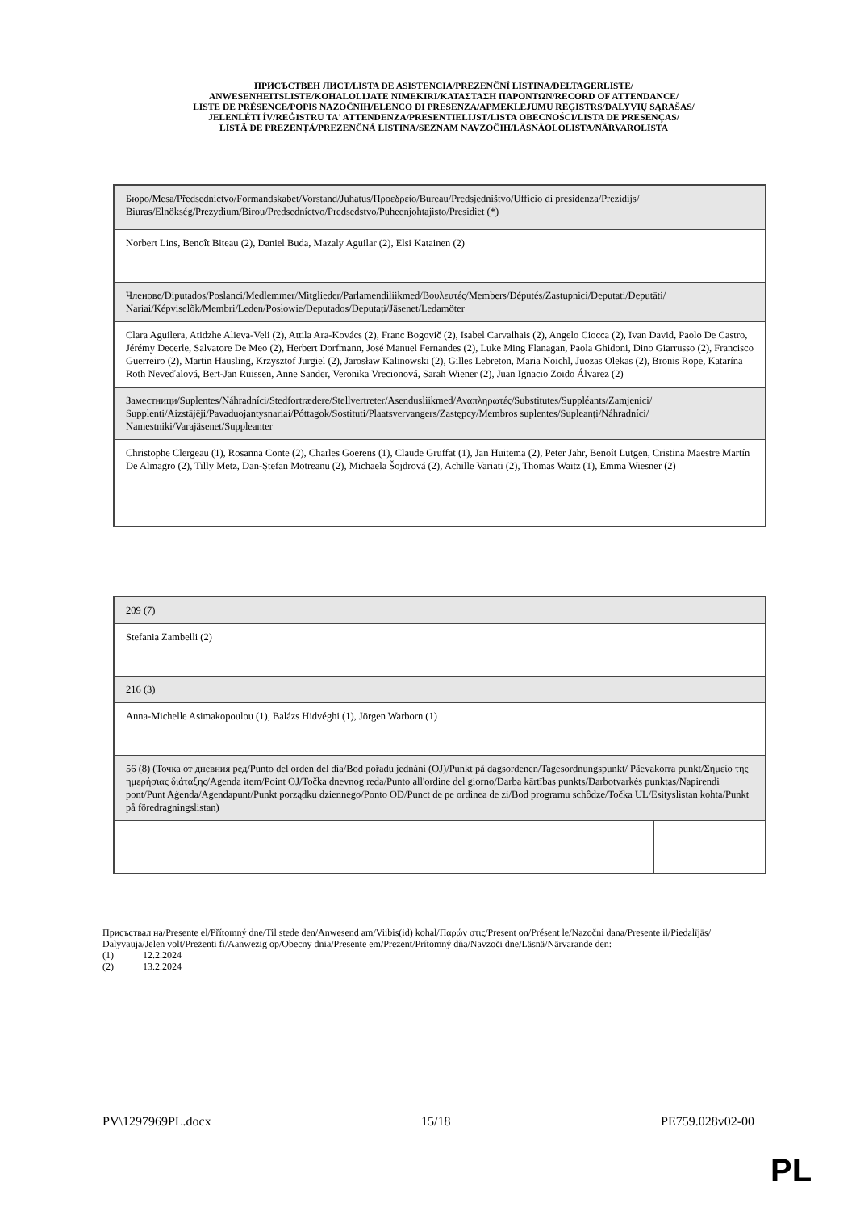ПРИСЪСТВЕН ЛИСТ/LISTA DE ASISTENCIA/PREZENČNÍ LISTINA/DELTAGERLISTE/
ANWESENHEITSLISTE/KOHALOLIJATE NIMEKIRI/ΚΑΤΑΣΤΑΣΗ ΠΑΡΟΝΤΩΝ/RECORD OF ATTENDANCE/
LISTE DE PRÉSENCE/POPIS NAZOČNIH/ELENCO DI PRESENZA/APMEKLĒJUMU REĢISTRS/DALYVIŲ SĄRAŠAS/
JELENLÉTI ÍV/REĠISTRU TA' ATTENDENZA/PRESENTIELIJST/LISTA OBECNOŚCI/LISTA DE PRESENÇAS/
LISTĂ DE PREZENȚĂ/PREZENČNÁ LISTINA/SEZNAM NAVZOČIH/LÄSNÄOLOLISTA/NÄRVAROLISTA
| Бюро/Mesa/Předsednictvo/Formandskabet/Vorstand/Juhatus/Προεδρείο/Bureau/Predsjedništvo/Ufficio di presidenza/Prezidijs/ Biuras/Elnökség/Prezydium/Birou/Predsedníctvo/Predsedstvo/Puheenjohtajisto/Presidiet (*) |
| Norbert Lins, Benoît Biteau (2), Daniel Buda, Mazaly Aguilar (2), Elsi Katainen (2) |
| Членове/Diputados/Poslanci/Medlemmer/Mitglieder/Parlamendiliikmed/Βουλευτές/Members/Députés/Zastupnici/Deputati/Deputāti/ Nariai/Képviselõk/Membri/Leden/Posłowie/Deputados/Deputați/Jäsenet/Ledamöter |
| Clara Aguilera, Atidzhe Alieva-Veli (2), Attila Ara-Kovács (2), Franc Bogovič (2), Isabel Carvalhais (2), Angelo Ciocca (2), Ivan David, Paolo De Castro, Jérémy Decerle, Salvatore De Meo (2), Herbert Dorfmann, José Manuel Fernandes (2), Luke Ming Flanagan, Paola Ghidoni, Dino Giarrusso (2), Francisco Guerreiro (2), Martin Häusling, Krzysztof Jurgiel (2), Jarosław Kalinowski (2), Gilles Lebreton, Maria Noichl, Juozas Olekas (2), Bronis Ropė, Katarína Roth Neveďalová, Bert-Jan Ruissen, Anne Sander, Veronika Vrecionová, Sarah Wiener (2), Juan Ignacio Zoido Álvarez (2) |
| Заместници/Suplentes/Náhradníci/Stedfortrædere/Stellvertreter/Asendusliikmed/Αναπληρωτές/Substitutes/Suppléants/Zamjenici/ Supplenti/Aizstājēji/Pavaduojantysnariai/Póttagok/Sostituti/Plaatsvervangers/Zastępcy/Membros suplentes/Supleanți/Náhradníci/ Namestniki/Varajäsenet/Suppleanter |
| Christophe Clergeau (1), Rosanna Conte (2), Charles Goerens (1), Claude Gruffat (1), Jan Huitema (2), Peter Jahr, Benoît Lutgen, Cristina Maestre Martín De Almagro (2), Tilly Metz, Dan-Ştefan Motreanu (2), Michaela Šojdrová (2), Achille Variati (2), Thomas Waitz (1), Emma Wiesner (2) |
| 209 (7) | |
| Stefania Zambelli (2) | |
| 216 (3) | |
| Anna-Michelle Asimakopoulou (1), Balázs Hidvéghi (1), Jörgen Warborn (1) | |
| 56 (8) (Точка от дневния ред/Punto del orden del día/Bod pořadu jednání (OJ)/Punkt på dagsordenen/Tagesordnungspunkt/ Päevakorra punkt/Σημείο της ημερήσιας διάταξης/Agenda item/Point OJ/Točka dnevnog reda/Punto all'ordine del giorno/Darba kārtības punkts/Darbotvarkės punktas/Napirendi pont/Punt Aġenda/Agendapunt/Punkt porządku dziennego/Ponto OD/Punct de pe ordinea de zi/Bod programu schôdze/Točka UL/Esityslistan kohta/Punkt på föredragningslistan) | |
Присъствал на/Presente el/Přítomný dne/Til stede den/Anwesend am/Viibis(id) kohal/Παρών στις/Present on/Présent le/Nazočni dana/Presente il/Piedalījās/ Dalyvauja/Jelen volt/Preżenti fi/Aanwezig op/Obecny dnia/Presente em/Prezent/Prítomný dňa/Navzoči dne/Läsnä/Närvarande den:
(1) 12.2.2024
(2) 13.2.2024
PV\1297969PL.docx 15/18 PE759.028v02-00
PL